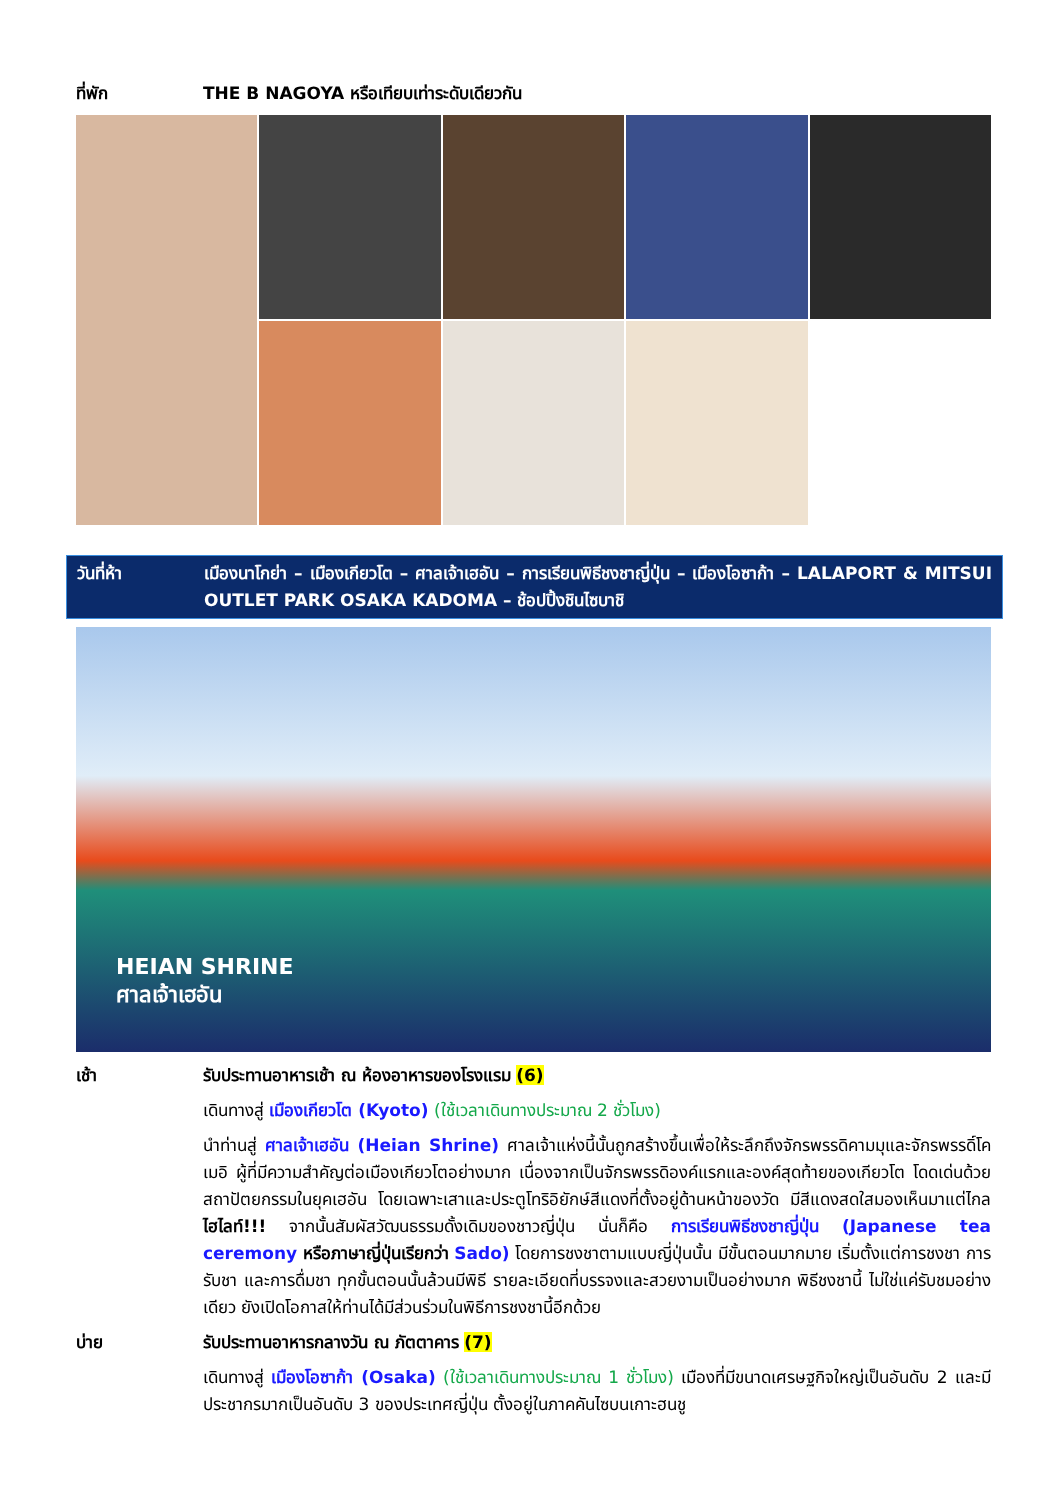ที่พัก THE B NAGOYA หรือเทียบเท่าระดับเดียวกัน
วันที่ห้า เมืองนาโกย่า – เมืองเกียวโต – ศาลเจ้าเฮอัน – การเรียนพิธีชงชาญี่ปุ่น – เมืองโอซาก้า – LALAPORT & MITSUI OUTLET PARK OSAKA KADOMA – ช้อปปิ้งชินไซบาชิ
HEIAN SHRINE
ศาลเจ้าเฮอัน
เช้า รับประทานอาหารเช้า ณ ห้องอาหารของโรงแรม (6)
เดินทางสู่ เมืองเกียวโต (Kyoto) (ใช้เวลาเดินทางประมาณ 2 ชั่วโมง)
นำท่านสู่ ศาลเจ้าเฮอัน (Heian Shrine) ศาลเจ้าแห่งนี้นั้นถูกสร้างขึ้นเพื่อให้ระลึกถึงจักรพรรดิคามมุและจักรพรรดิ์โคเมอิ ผู้ที่มีความสำคัญต่อเมืองเกียวโตอย่างมาก เนื่องจากเป็นจักรพรรดิองค์แรกและองค์สุดท้ายของเกียวโต โดดเด่นด้วยสถาปัตยกรรมในยุคเฮอัน โดยเฉพาะเสาและประตูโทริอิยักษ์สีแดงที่ตั้งอยู่ด้านหน้าของวัด มีสีแดงสดใสมองเห็นมาแต่ไกล ไฮไลท์!!! จากนั้นสัมผัสวัฒนธรรมดั้งเดิมของชาวญี่ปุ่น นั่นก็คือ การเรียนพิธีชงชาญี่ปุ่น (Japanese tea ceremony หรือภาษาญี่ปุ่นเรียกว่า Sado) โดยการชงชาตามแบบญี่ปุ่นนั้น มีขั้นตอนมากมาย เริ่มตั้งแต่การชงชา การรับชา และการดื่มชา ทุกขั้นตอนนั้นล้วนมีพิธี รายละเอียดที่บรรจงและสวยงามเป็นอย่างมาก พิธีชงชานี้ ไม่ใช่แค่รับชมอย่างเดียว ยังเปิดโอกาสให้ท่านได้มีส่วนร่วมในพิธีการชงชานี้อีกด้วย
บ่าย รับประทานอาหารกลางวัน ณ ภัตตาคาร (7)
เดินทางสู่ เมืองโอซาก้า (Osaka) (ใช้เวลาเดินทางประมาณ 1 ชั่วโมง) เมืองที่มีขนาดเศรษฐกิจใหญ่เป็นอันดับ 2 และมีประชากรมากเป็นอันดับ 3 ของประเทศญี่ปุ่น ตั้งอยู่ในภาคคันไซบนเกาะฮนชู